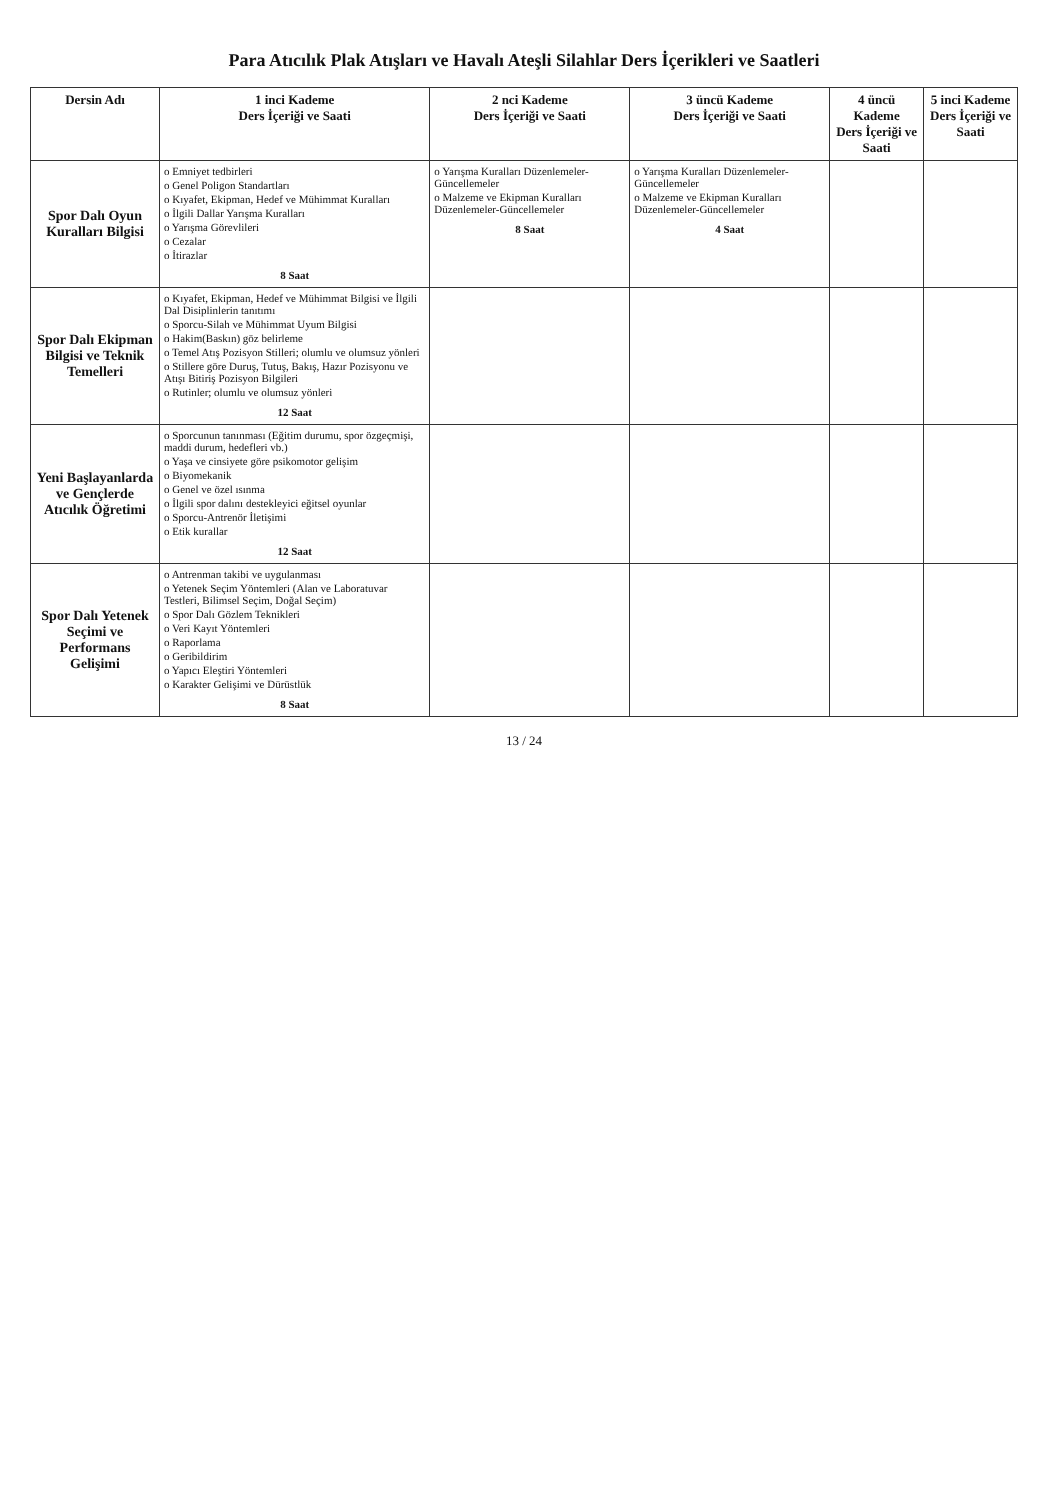Para Atıcılık Plak Atışları ve Havalı Ateşli Silahlar Ders İçerikleri ve Saatleri
| Dersin Adı | 1 inci Kademe Ders İçeriği ve Saati | 2 nci Kademe Ders İçeriği ve Saati | 3 üncü Kademe Ders İçeriği ve Saati | 4 üncü Kademe Ders İçeriği ve Saati | 5 inci Kademe Ders İçeriği ve Saati |
| --- | --- | --- | --- | --- | --- |
| Spor Dalı Oyun Kuralları Bilgisi | o Emniyet tedbirleri o Genel Poligon Standartları o Kıyafet, Ekipman, Hedef ve Mühimmat Kuralları o İlgili Dallar Yarışma Kuralları o Yarışma Görevlileri o Cezalar o İtirazlar 8 Saat | o Yarışma Kuralları Düzenlemeler-Güncellemeler o Malzeme ve Ekipman Kuralları Düzenlemeler-Güncellemeler 8 Saat | o Yarışma Kuralları Düzenlemeler-Güncellemeler o Malzeme ve Ekipman Kuralları Düzenlemeler-Güncellemeler 4 Saat | | |
| Spor Dalı Ekipman Bilgisi ve Teknik Temelleri | o Kıyafet, Ekipman, Hedef ve Mühimmat Bilgisi ve İlgili Dal Disiplinlerin tanıtımı o Sporcu-Silah ve Mühimmat Uyum Bilgisi o Hakim(Baskın) göz belirleme o Temel Atış Pozisyon Stilleri; olumlu ve olumsuz yönleri o Stillere göre Duruş, Tutuş, Bakış, Hazır Pozisyonu ve Atışı Bitiriş Pozisyon Bilgileri o Rutinler; olumlu ve olumsuz yönleri 12 Saat | | | | |
| Yeni Başlayanlarda ve Gençlerde Atıcılık Öğretimi | o Sporcunun tanınması (Eğitim durumu, spor özgeçmişi, maddi durum, hedefleri vb.) o Yaşa ve cinsiyete göre psikomotor gelişim o Biyomekanik o Genel ve özel ısınma o İlgili spor dalını destekleyici eğitsel oyunlar o Sporcu-Antrenör İletişimi o Etik kurallar 12 Saat | | | | |
| Spor Dalı Yetenek Seçimi ve Performans Gelişimi | o Antrenman takibi ve uygulanması o Yetenek Seçim Yöntemleri (Alan ve Laboratuvar Testleri, Bilimsel Seçim, Doğal Seçim) o Spor Dalı Gözlem Teknikleri o Veri Kayıt Yöntemleri o Raporlama o Geribildirim o Yapıcı Eleştiri Yöntemleri o Karakter Gelişimi ve Dürüstlük 8 Saat | | | | |
13 / 24